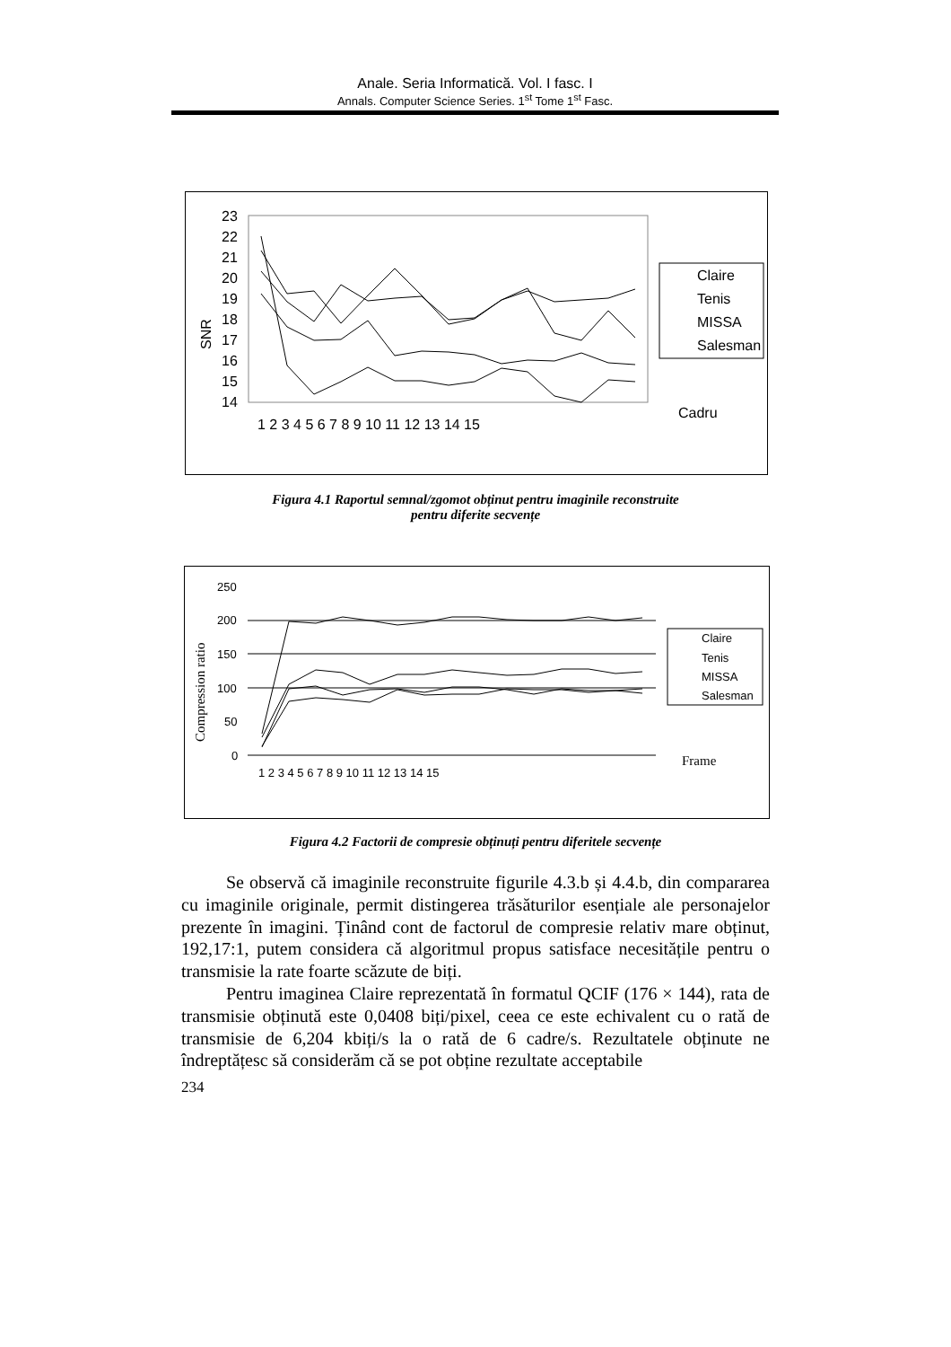Anale. Seria Informatică. Vol. I fasc. I
Annals. Computer Science Series. 1<sup>st</sup> Tome 1<sup>st</sup> Fasc.
23
22
21
20
19
18
17
16
15
14
SNR
1 2 3 4 5 6 7 8 9 10 11 12 13 14 15
Claire
Tenis
MISSA
Salesman
Cadru
Figura 4.1 Raportul semnal/zgomot obținut pentru imaginile reconstruite
pentru diferite secvențe
250
200
150
100
50
0
Compression ratio
1 2 3 4 5 6 7 8 9 10 11 12 13 14 15
Claire
Tenis
MISSA
Salesman
Frame
Figura 4.2 Factorii de compresie obținuți pentru diferitele secvențe
Se observă că imaginile reconstruite figurile 4.3.b și 4.4.b, din compararea cu imaginile originale, permit distingerea trăsăturilor esențiale ale personajelor prezente în imagini. Ținând cont de factorul de compresie relativ mare obținut, 192,17:1, putem considera că algoritmul propus satisface necesitățile pentru o transmisie la rate foarte scăzute de biți.
Pentru imaginea Claire reprezentată în formatul QCIF (176 × 144), rata de transmisie obținută este 0,0408 biți/pixel, ceea ce este echivalent cu o rată de transmisie de 6,204 kbiți/s la o rată de 6 cadre/s. Rezultatele obținute ne îndreptățesc să considerăm că se pot obține rezultate acceptabile
234